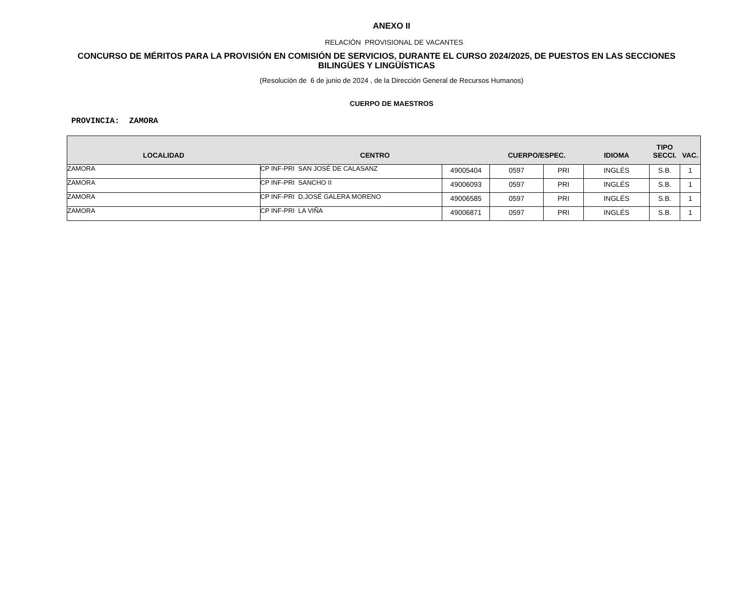ANEXO II
RELACIÓN PROVISIONAL DE VACANTES
CONCURSO DE MÉRITOS PARA LA PROVISIÓN EN COMISIÓN DE SERVICIOS, DURANTE EL CURSO 2024/2025, DE PUESTOS EN LAS SECCIONES BILINGÜES Y LINGÜÍSTICAS
(Resolución de 6 de junio de 2024 , de la Dirección General de Recursos Humanos)
CUERPO DE MAESTROS
PROVINCIA: ZAMORA
| LOCALIDAD | CENTRO | | CUERPO/ESPEC. | | IDIOMA | TIPO SECCI. | VAC. |
| --- | --- | --- | --- | --- | --- | --- | --- |
| ZAMORA | CP INF-PRI SAN JOSÉ DE CALASANZ | 49005404 | 0597 | PRI | INGLÉS | S.B. | 1 |
| ZAMORA | CP INF-PRI SANCHO II | 49006093 | 0597 | PRI | INGLÉS | S.B. | 1 |
| ZAMORA | CP INF-PRI D.JOSÉ GALERA MORENO | 49006585 | 0597 | PRI | INGLÉS | S.B. | 1 |
| ZAMORA | CP INF-PRI LA VIÑA | 49006871 | 0597 | PRI | INGLÉS | S.B. | 1 |